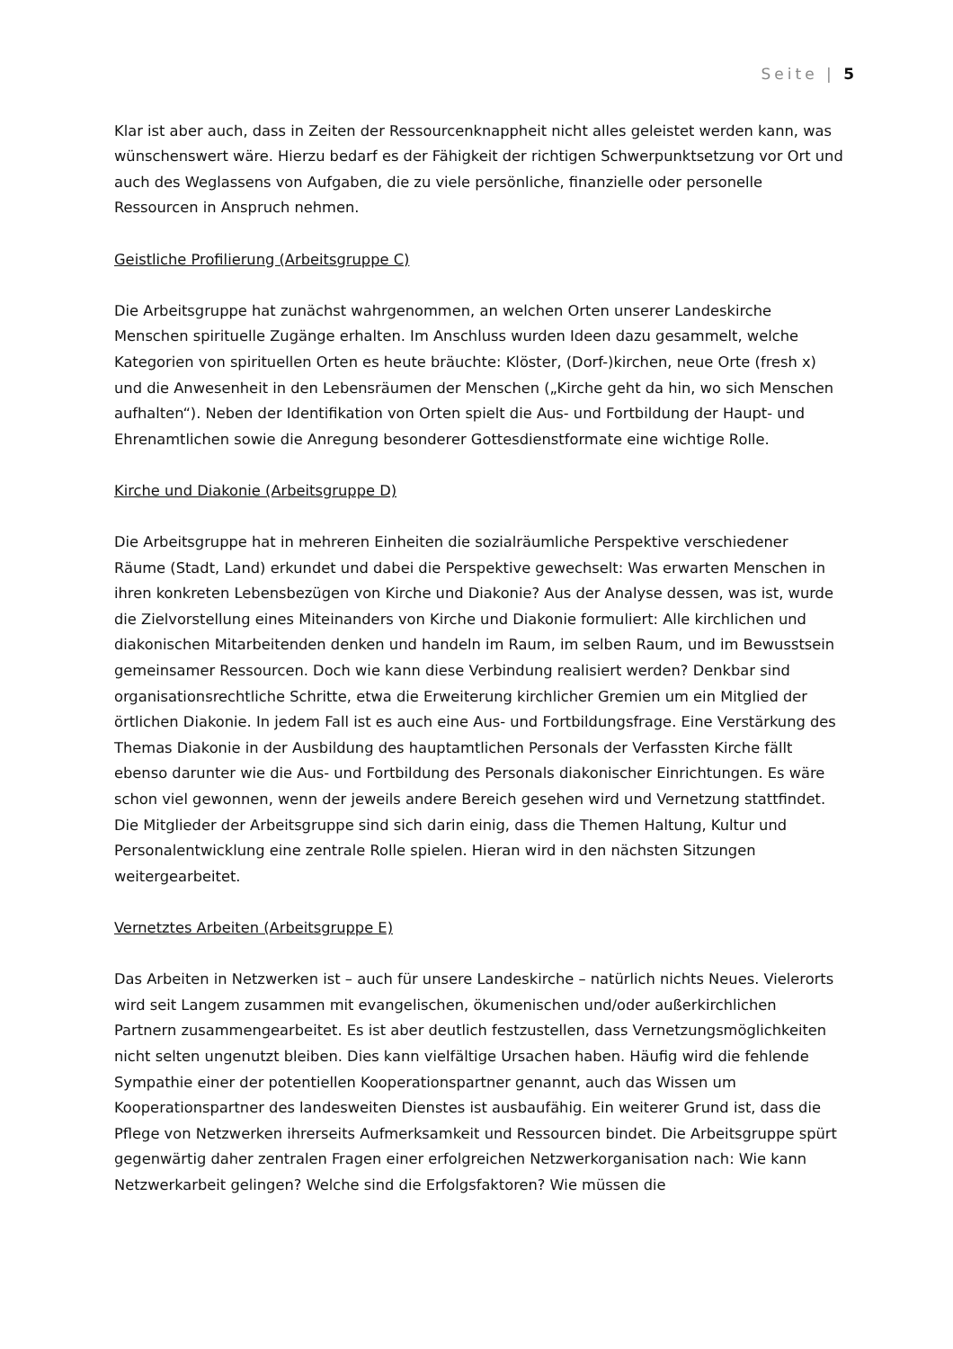Seite | 5
Klar ist aber auch, dass in Zeiten der Ressourcenknappheit nicht alles geleistet werden kann, was wünschenswert wäre. Hierzu bedarf es der Fähigkeit der richtigen Schwerpunktsetzung vor Ort und auch des Weglassens von Aufgaben, die zu viele persönliche, finanzielle oder personelle Ressourcen in Anspruch nehmen.
Geistliche Profilierung (Arbeitsgruppe C)
Die Arbeitsgruppe hat zunächst wahrgenommen, an welchen Orten unserer Landeskirche Menschen spirituelle Zugänge erhalten. Im Anschluss wurden Ideen dazu gesammelt, welche Kategorien von spirituellen Orten es heute bräuchte: Klöster, (Dorf-)kirchen, neue Orte (fresh x) und die Anwesenheit in den Lebensräumen der Menschen („Kirche geht da hin, wo sich Menschen aufhalten“). Neben der Identifikation von Orten spielt die Aus- und Fortbildung der Haupt- und Ehrenamtlichen sowie die Anregung besonderer Gottesdienstformate eine wichtige Rolle.
Kirche und Diakonie (Arbeitsgruppe D)
Die Arbeitsgruppe hat in mehreren Einheiten die sozialräumliche Perspektive verschiedener Räume (Stadt, Land) erkundet und dabei die Perspektive gewechselt: Was erwarten Menschen in ihren konkreten Lebensbezügen von Kirche und Diakonie? Aus der Analyse dessen, was ist, wurde die Zielvorstellung eines Miteinanders von Kirche und Diakonie formuliert: Alle kirchlichen und diakonischen Mitarbeitenden denken und handeln im Raum, im selben Raum, und im Bewusstsein gemeinsamer Ressourcen. Doch wie kann diese Verbindung realisiert werden? Denkbar sind organisationsrechtliche Schritte, etwa die Erweiterung kirchlicher Gremien um ein Mitglied der örtlichen Diakonie. In jedem Fall ist es auch eine Aus- und Fortbildungsfrage. Eine Verstärkung des Themas Diakonie in der Ausbildung des hauptamtlichen Personals der Verfassten Kirche fällt ebenso darunter wie die Aus- und Fortbildung des Personals diakonischer Einrichtungen. Es wäre schon viel gewonnen, wenn der jeweils andere Bereich gesehen wird und Vernetzung stattfindet. Die Mitglieder der Arbeitsgruppe sind sich darin einig, dass die Themen Haltung, Kultur und Personalentwicklung eine zentrale Rolle spielen. Hieran wird in den nächsten Sitzungen weitergearbeitet.
Vernetztes Arbeiten (Arbeitsgruppe E)
Das Arbeiten in Netzwerken ist – auch für unsere Landeskirche – natürlich nichts Neues. Vielerorts wird seit Langem zusammen mit evangelischen, ökumenischen und/oder außerkirchlichen Partnern zusammengearbeitet. Es ist aber deutlich festzustellen, dass Vernetzungsmöglichkeiten nicht selten ungenutzt bleiben. Dies kann vielfältige Ursachen haben. Häufig wird die fehlende Sympathie einer der potentiellen Kooperationspartner genannt, auch das Wissen um Kooperationspartner des landesweiten Dienstes ist ausbaufähig. Ein weiterer Grund ist, dass die Pflege von Netzwerken ihrerseits Aufmerksamkeit und Ressourcen bindet. Die Arbeitsgruppe spürt gegenwärtig daher zentralen Fragen einer erfolgreichen Netzwerkorganisation nach: Wie kann Netzwerkarbeit gelingen? Welche sind die Erfolgsfaktoren? Wie müssen die